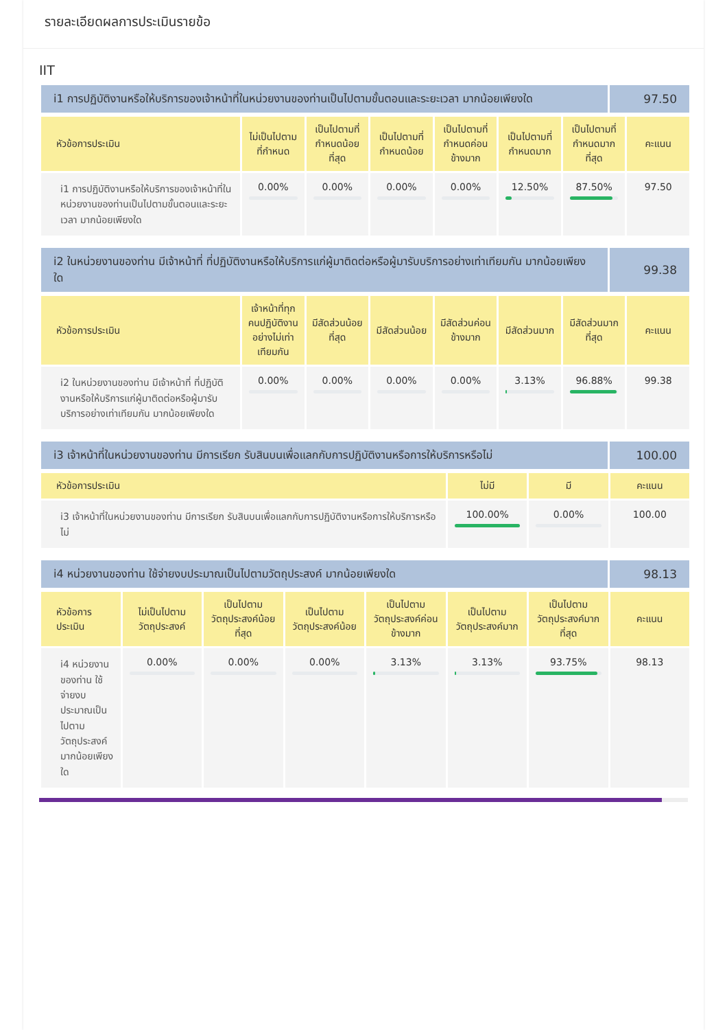รายละเอียดผลการประเมินรายข้อ
IIT
| i1 การปฏิบัติงานหรือให้บริการของเจ้าหน้าที่ในหน่วยงานของท่านเป็นไปตามขั้นตอนและระยะเวลา มากน้อยเพียงใด | 97.50 |
| หัวข้อการประเมิน | ไม่เป็นไปตามที่กำหนด | เป็นไปตามที่กำหนดน้อยที่สุด | เป็นไปตามที่กำหนดน้อย | เป็นไปตามที่กำหนดค่อนข้างมาก | เป็นไปตามที่กำหนดมาก | เป็นไปตามที่กำหนดมากที่สุด | คะแนน |
| --- | --- | --- | --- | --- | --- | --- | --- |
| i1 การปฏิบัติงานหรือให้บริการของเจ้าหน้าที่ในหน่วยงานของท่านเป็นไปตามขั้นตอนและระยะเวลา มากน้อยเพียงใด | 0.00% | 0.00% | 0.00% | 0.00% | 12.50% | 87.50% | 97.50 |
| i2 ในหน่วยงานของท่าน มีเจ้าหน้าที่ ที่ปฏิบัติงานหรือให้บริการแก่ผู้มาติดต่อหรือผู้มารับบริการอย่างเท่าเทียมกัน มากน้อยเพียงใด | 99.38 |
| หัวข้อการประเมิน | เจ้าหน้าที่ทุกคนปฏิบัติงานอย่างไม่เท่าเทียมกัน | มีสัดส่วนน้อยที่สุด | มีสัดส่วนน้อย | มีสัดส่วนค่อนข้างมาก | มีสัดส่วนมาก | มีสัดส่วนมากที่สุด | คะแนน |
| --- | --- | --- | --- | --- | --- | --- | --- |
| i2 ในหน่วยงานของท่าน มีเจ้าหน้าที่ ที่ปฏิบัติงานหรือให้บริการแก่ผู้มาติดต่อหรือผู้มารับบริการอย่างเท่าเทียมกัน มากน้อยเพียงใด | 0.00% | 0.00% | 0.00% | 0.00% | 3.13% | 96.88% | 99.38 |
| i3 เจ้าหน้าที่ในหน่วยงานของท่าน มีการเรียก รับสินบนเพื่อแลกกับการปฏิบัติงานหรือการให้บริการหรือไม่ | 100.00 |
| หัวข้อการประเมิน | ไม่มี | มี | คะแนน |
| --- | --- | --- | --- |
| i3 เจ้าหน้าที่ในหน่วยงานของท่าน มีการเรียก รับสินบนเพื่อแลกกับการปฏิบัติงานหรือการให้บริการหรือไม่ | 100.00% | 0.00% | 100.00 |
| i4 หน่วยงานของท่าน ใช้จ่ายงบประมาณเป็นไปตามวัตถุประสงค์ มากน้อยเพียงใด | 98.13 |
| หัวข้อการประเมิน | ไม่เป็นไปตามวัตถุประสงค์ | เป็นไปตามวัตถุประสงค์น้อยที่สุด | เป็นไปตามวัตถุประสงค์น้อย | เป็นไปตามวัตถุประสงค์ค่อนข้างมาก | เป็นไปตามวัตถุประสงค์มาก | เป็นไปตามวัตถุประสงค์มากที่สุด | คะแนน |
| --- | --- | --- | --- | --- | --- | --- | --- |
| i4 หน่วยงานของท่าน ใช้จ่ายงบประมาณเป็นไปตามวัตถุประสงค์ มากน้อยเพียงใด | 0.00% | 0.00% | 0.00% | 3.13% | 3.13% | 93.75% | 98.13 |